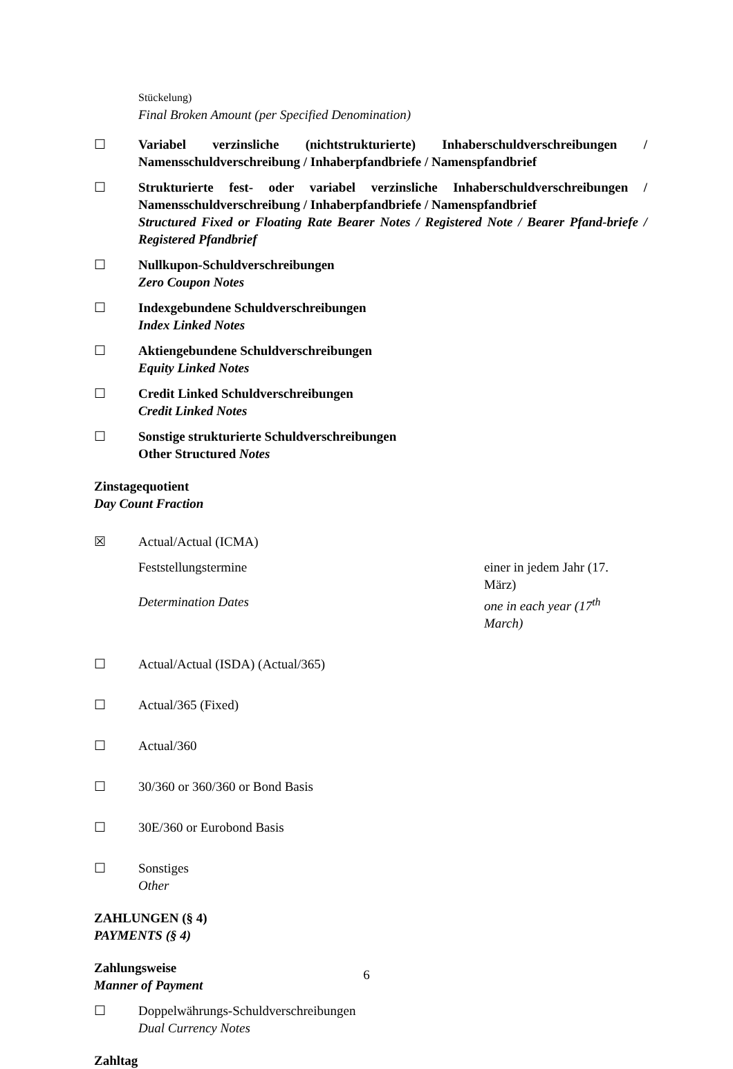Stückelung)
Final Broken Amount (per Specified Denomination)
☐ Variabel verzinsliche (nichtstrukturierte) Inhaberschuldverschreibungen / Namensschuldverschreibung / Inhaberpfandbriefe / Namenspfandbrief
☐ Strukturierte fest- oder variabel verzinsliche Inhaberschuldverschreibungen / Namensschuldverschreibung / Inhaberpfandbriefe / Namenspfandbrief
Structured Fixed or Floating Rate Bearer Notes / Registered Note / Bearer Pfand-briefe / Registered Pfandbrief
☐ Nullkupon-Schuldverschreibungen
Zero Coupon Notes
☐ Indexgebundene Schuldverschreibungen
Index Linked Notes
☐ Aktiengebundene Schuldverschreibungen
Equity Linked Notes
☐ Credit Linked Schuldverschreibungen
Credit Linked Notes
☐ Sonstige strukturierte Schuldverschreibungen
Other Structured Notes
Zinstagequotient
Day Count Fraction
☒ Actual/Actual (ICMA)
Feststellungstermine einer in jedem Jahr (17.
März)
Determination Dates one in each year (17<sup>th</sup>
March)
☐ Actual/Actual (ISDA) (Actual/365)
☐ Actual/365 (Fixed)
☐ Actual/360
☐ 30/360 or 360/360 or Bond Basis
☐ 30E/360 or Eurobond Basis
☐ Sonstiges
Other
ZAHLUNGEN (§ 4)
PAYMENTS (§ 4)
Zahlungsweise
Manner of Payment
☐ Doppelwährungs-Schuldverschreibungen
Dual Currency Notes
Zahltag
6